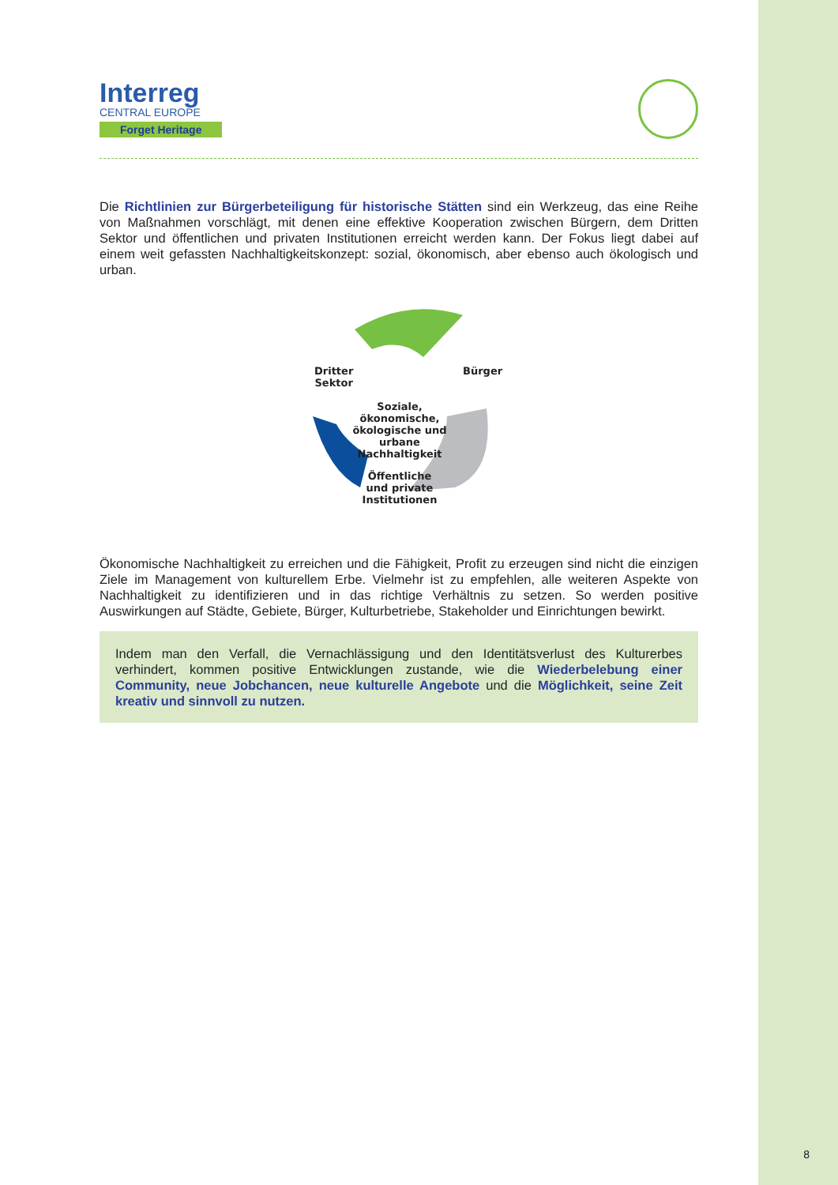Interreg
CENTRAL EUROPE
Forget Heritage
Die Richtlinien zur Bürgerbeteiligung für historische Stätten sind ein Werkzeug, das eine Reihe von Maßnahmen vorschlägt, mit denen eine effektive Kooperation zwischen Bürgern, dem Dritten Sektor und öffentlichen und privaten Institutionen erreicht werden kann. Der Fokus liegt dabei auf einem weit gefassten Nachhaltigkeitskonzept: sozial, ökonomisch, aber ebenso auch ökologisch und urban.
Dritter
Sektor
Bürger
Soziale, ökonomische, ökologische und urbane Nachhaltigkeit
Öffentliche und private Institutionen
Ökonomische Nachhaltigkeit zu erreichen und die Fähigkeit, Profit zu erzeugen sind nicht die einzigen Ziele im Management von kulturellem Erbe. Vielmehr ist zu empfehlen, alle weiteren Aspekte von Nachhaltigkeit zu identifizieren und in das richtige Verhältnis zu setzen. So werden positive Auswirkungen auf Städte, Gebiete, Bürger, Kulturbetriebe, Stakeholder und Einrichtungen bewirkt.
Indem man den Verfall, die Vernachlässigung und den Identitätsverlust des Kulturerbes verhindert, kommen positive Entwicklungen zustande, wie die Wiederbelebung einer Community, neue Jobchancen, neue kulturelle Angebote und die Möglichkeit, seine Zeit kreativ und sinnvoll zu nutzen.
8